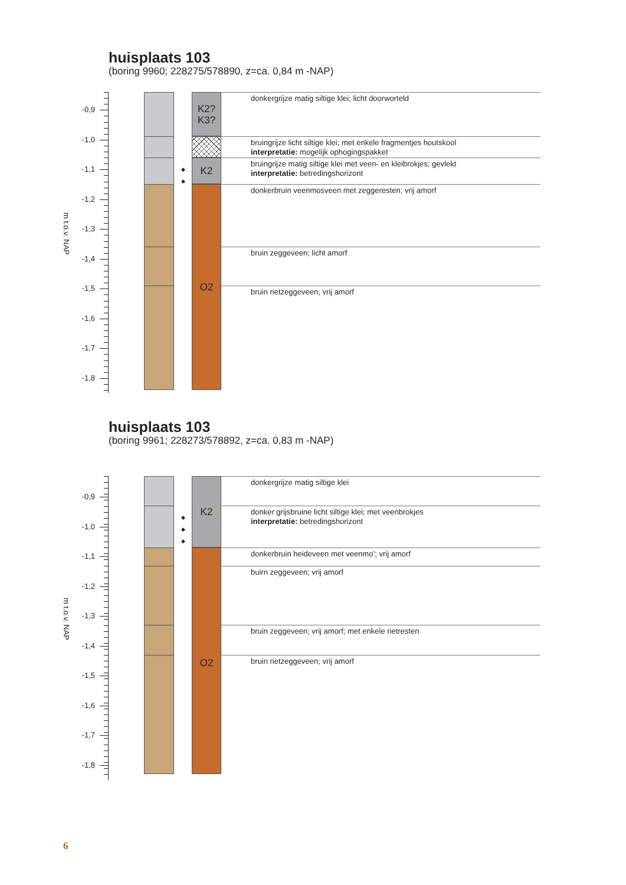huisplaats 103
(boring 9960; 228275/578890, z=ca. 0,84 m -NAP)
-0,9
-1,0
-1,1
-1,2
-1,3
-1,4
-1,5
-1,6
-1,7
-1,8
m t.o.v. NAP
K2?
K3?
donkergrijze matig siltige klei; licht doorworteld
bruingrijze licht siltige klei; met enkele fragmentjes houtskool
interpretatie: mogelijk ophogingspakket
◆
◆
K2
bruingrijze matig siltige klei met veen- en kleibrokjes; gevlekt
interpretatie: betredingshorizont
O2
donkerbruin veenmosveen met zeggeresten; vrij amorf
bruin zeggeveen; licht amorf
bruin rietzeggeveen; vrij amorf
huisplaats 103
(boring 9961; 228273/578892, z=ca. 0,83 m -NAP)
-0,9
-1,0
-1,1
-1,2
-1,3
-1,4
-1,5
-1,6
-1,7
-1,8
m t.o.v. NAP
K2
donkergrijze matig siltige klei
◆
◆
◆
donker grijsbruine licht siltige klei; met veenbrokjes
interpretatie: betredingshorizont
O2
donkerbruin heideveen met veenmo’; vrij amorf
buirn zeggeveen; vrij amorf
bruin zeggeveen; vrij amorf; met enkele rietresten
bruin rietzeggeveen; vrij amorf
6